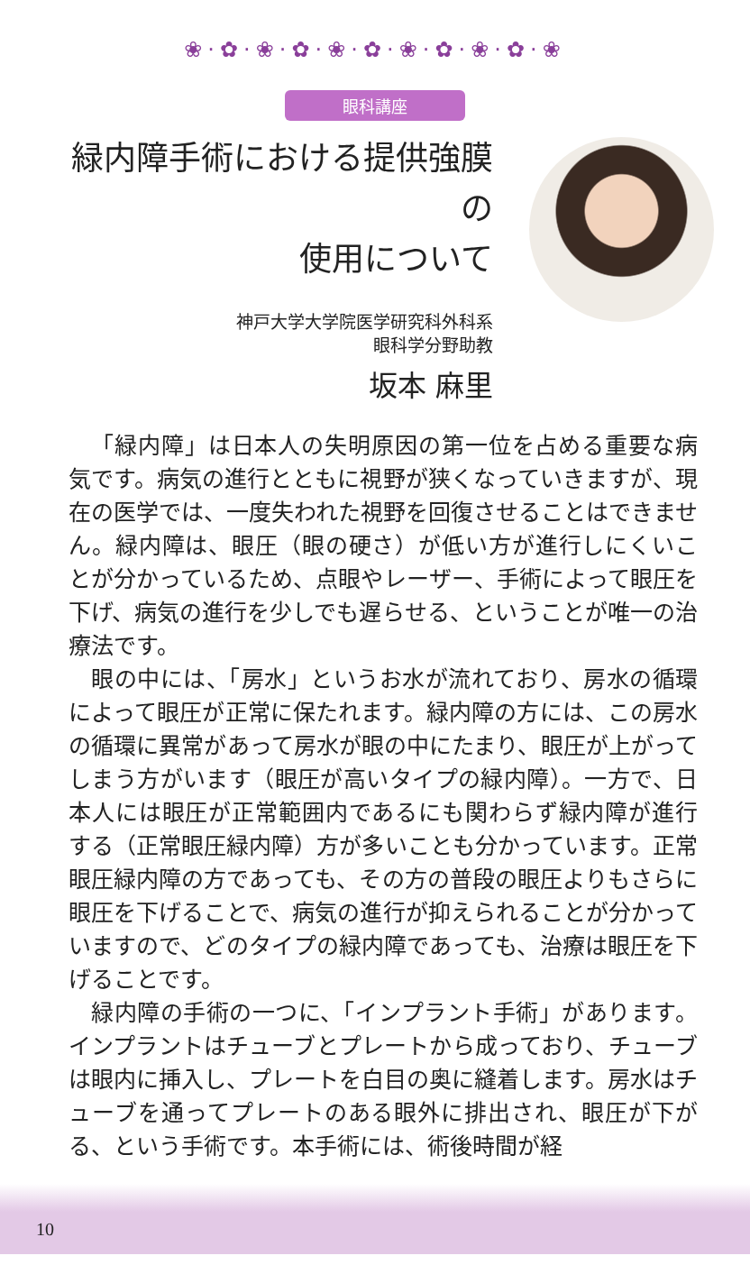❀·✿·❀·✿·❀·✿·❀·✿·❀·✿·❀
眼科講座
緑内障手術における提供強膜の
使用について
神戸大学大学院医学研究科外科系
眼科学分野助教
坂本 麻里
「緑内障」は日本人の失明原因の第一位を占める重要な病気です。病気の進行とともに視野が狭くなっていきますが、現在の医学では、一度失われた視野を回復させることはできません。緑内障は、眼圧（眼の硬さ）が低い方が進行しにくいことが分かっているため、点眼やレーザー、手術によって眼圧を下げ、病気の進行を少しでも遅らせる、ということが唯一の治療法です。
眼の中には、「房水」というお水が流れており、房水の循環によって眼圧が正常に保たれます。緑内障の方には、この房水の循環に異常があって房水が眼の中にたまり、眼圧が上がってしまう方がいます（眼圧が高いタイプの緑内障）。一方で、日本人には眼圧が正常範囲内であるにも関わらず緑内障が進行する（正常眼圧緑内障）方が多いことも分かっています。正常眼圧緑内障の方であっても、その方の普段の眼圧よりもさらに眼圧を下げることで、病気の進行が抑えられることが分かっていますので、どのタイプの緑内障であっても、治療は眼圧を下げることです。
緑内障の手術の一つに、「インプラント手術」があります。インプラントはチューブとプレートから成っており、チューブは眼内に挿入し、プレートを白目の奥に縫着します。房水はチューブを通ってプレートのある眼外に排出され、眼圧が下がる、という手術です。本手術には、術後時間が経
10